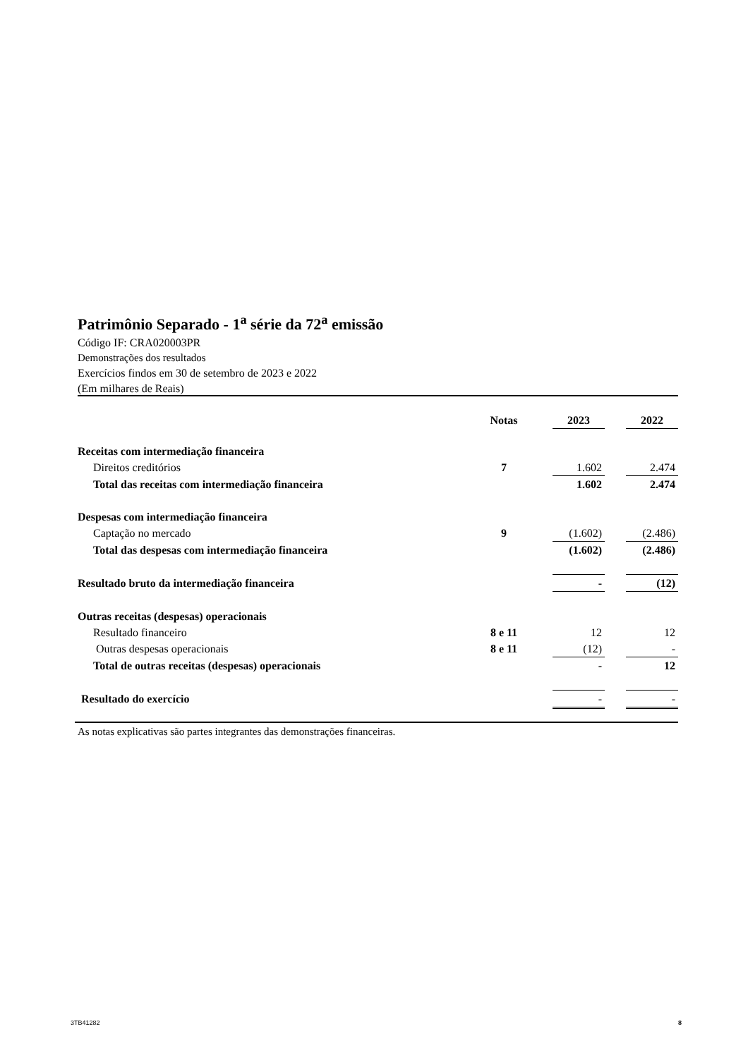Patrimônio Separado - 1<sup>a</sup> série da 72<sup>a</sup> emissão
Código IF: CRA020003PR
Demonstrações dos resultados
Exercícios findos em 30 de setembro de 2023 e 2022
(Em milhares de Reais)
| | Notas | | 2023 | | 2022 |
| --- | --- | --- | --- | --- | --- |
| Receitas com intermediação financeira | | | | | |
| Direitos creditórios | 7 | | 1.602 | | 2.474 |
| Total das receitas com intermediação financeira | | | 1.602 | | 2.474 |
| Despesas com intermediação financeira | | | | | |
| Captação no mercado | 9 | | (1.602) | | (2.486) |
| Total das despesas com intermediação financeira | | | (1.602) | | (2.486) |
| Resultado bruto da intermediação financeira | | | - | | (12) |
| Outras receitas (despesas) operacionais | | | | | |
| Resultado financeiro | 8 e 11 | | 12 | | 12 |
| Outras despesas operacionais | 8 e 11 | | (12) | | - |
| Total de outras receitas (despesas) operacionais | | | - | | 12 |
| Resultado do exercício | | | - | | - |
As notas explicativas são partes integrantes das demonstrações financeiras.
3TB41282 8